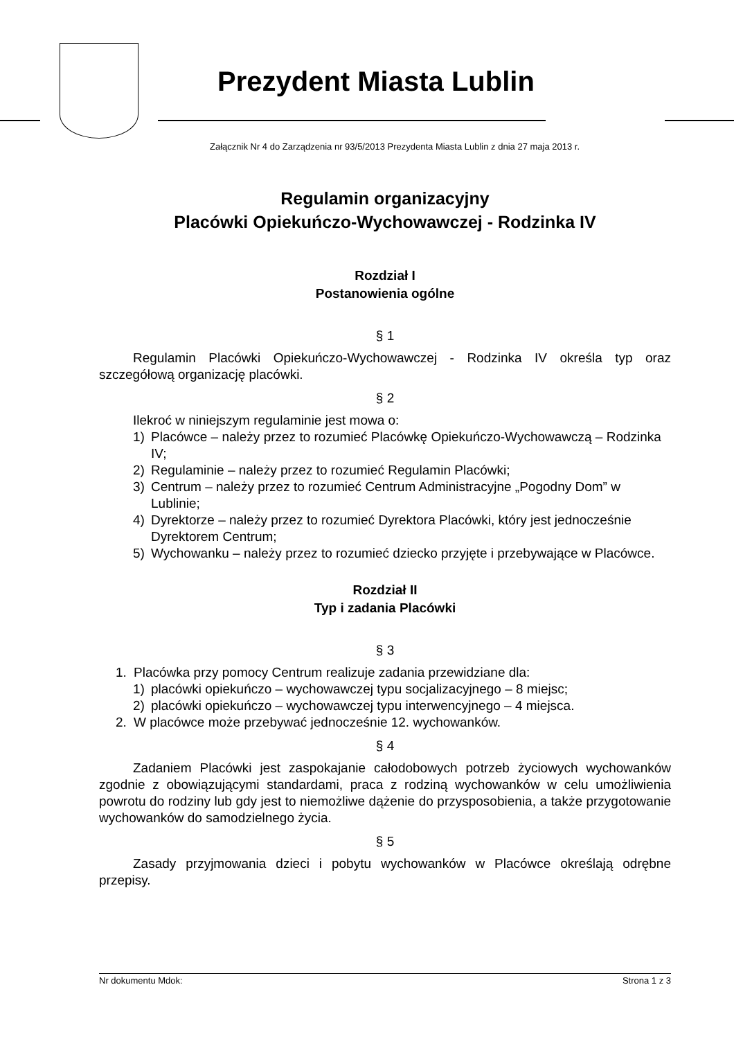Prezydent Miasta Lublin
Załącznik Nr 4 do Zarządzenia nr 93/5/2013 Prezydenta Miasta Lublin z dnia 27 maja 2013 r.
Regulamin organizacyjny
Placówki Opiekuńczo-Wychowawczej - Rodzinka IV
Rozdział I
Postanowienia ogólne
§ 1
Regulamin Placówki Opiekuńczo-Wychowawczej - Rodzinka IV określa typ oraz szczegółową organizację placówki.
§ 2
Ilekroć w niniejszym regulaminie jest mowa o:
1) Placówce – należy przez to rozumieć Placówkę Opiekuńczo-Wychowawczą – Rodzinka IV;
2) Regulaminie – należy przez to rozumieć Regulamin Placówki;
3) Centrum – należy przez to rozumieć Centrum Administracyjne „Pogodny Dom” w Lublinie;
4) Dyrektorze – należy przez to rozumieć Dyrektora Placówki, który jest jednocześnie Dyrektorem Centrum;
5) Wychowanku – należy przez to rozumieć dziecko przyjęte i przebywające w Placówce.
Rozdział II
Typ i zadania Placówki
§ 3
1. Placówka przy pomocy Centrum realizuje zadania przewidziane dla:
1) placówki opiekuńczo – wychowawczej typu socjalizacyjnego – 8 miejsc;
2) placówki opiekuńczo – wychowawczej typu interwencyjnego – 4 miejsca.
2. W placówce może przebywać jednocześnie 12. wychowanków.
§ 4
Zadaniem Placówki jest zaspokajanie całodobowych potrzeb życiowych wychowanków zgodnie z obowiązującymi standardami, praca z rodziną wychowanków w celu umożliwienia powrotu do rodziny lub gdy jest to niemożliwe dążenie do przysposobienia, a także przygotowanie wychowanków do samodzielnego życia.
§ 5
Zasady przyjmowania dzieci i pobytu wychowanków w Placówce określają odrębne przepisy.
Nr dokumentu Mdok: Strona 1 z 3